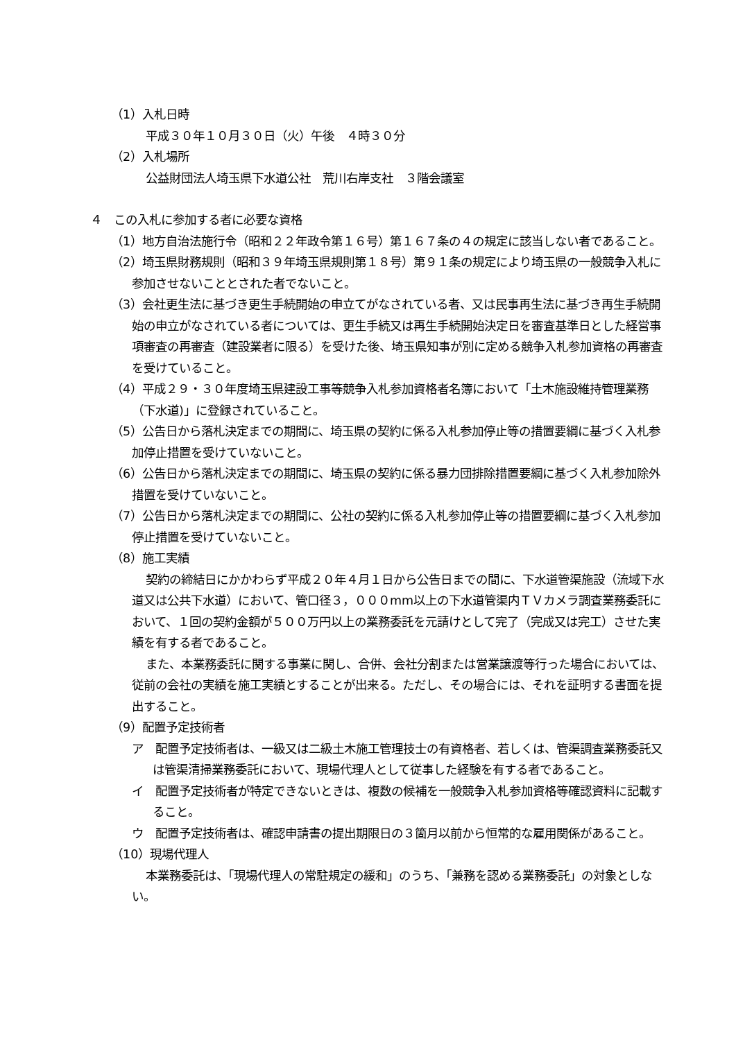（1）入札日時
平成３０年１０月３０日（火）午後　４時３０分
（2）入札場所
公益財団法人埼玉県下水道公社　荒川右岸支社　３階会議室
４　この入札に参加する者に必要な資格
（1）地方自治法施行令（昭和２２年政令第１６号）第１６７条の４の規定に該当しない者であること。
（2）埼玉県財務規則（昭和３９年埼玉県規則第１８号）第９１条の規定により埼玉県の一般競争入札に参加させないこととされた者でないこと。
（3）会社更生法に基づき更生手続開始の申立てがなされている者、又は民事再生法に基づき再生手続開始の申立がなされている者については、更生手続又は再生手続開始決定日を審査基準日とした経営事項審査の再審査（建設業者に限る）を受けた後、埼玉県知事が別に定める競争入札参加資格の再審査を受けていること。
（4）平成２９・３０年度埼玉県建設工事等競争入札参加資格者名簿において「土木施設維持管理業務（下水道)」に登録されていること。
（5）公告日から落札決定までの期間に、埼玉県の契約に係る入札参加停止等の措置要綱に基づく入札参加停止措置を受けていないこと。
（6）公告日から落札決定までの期間に、埼玉県の契約に係る暴力団排除措置要綱に基づく入札参加除外措置を受けていないこと。
（7）公告日から落札決定までの期間に、公社の契約に係る入札参加停止等の措置要綱に基づく入札参加停止措置を受けていないこと。
（8）施工実績
契約の締結日にかかわらず平成２０年４月１日から公告日までの間に、下水道管渠施設（流域下水道又は公共下水道）において、管口径３，０００mm以上の下水道管渠内ＴＶカメラ調査業務委託において、１回の契約金額が５００万円以上の業務委託を元請けとして完了（完成又は完工）させた実績を有する者であること。
また、本業務委託に関する事業に関し、合併、会社分割または営業譲渡等行った場合においては、従前の会社の実績を施工実績とすることが出来る。ただし、その場合には、それを証明する書面を提出すること。
（9）配置予定技術者
ア　配置予定技術者は、一級又は二級土木施工管理技士の有資格者、若しくは、管渠調査業務委託又は管渠清掃業務委託において、現場代理人として従事した経験を有する者であること。
イ　配置予定技術者が特定できないときは、複数の候補を一般競争入札参加資格等確認資料に記載すること。
ウ　配置予定技術者は、確認申請書の提出期限日の３箇月以前から恒常的な雇用関係があること。
（10）現場代理人
本業務委託は、「現場代理人の常駐規定の緩和」のうち、「兼務を認める業務委託」の対象としない。